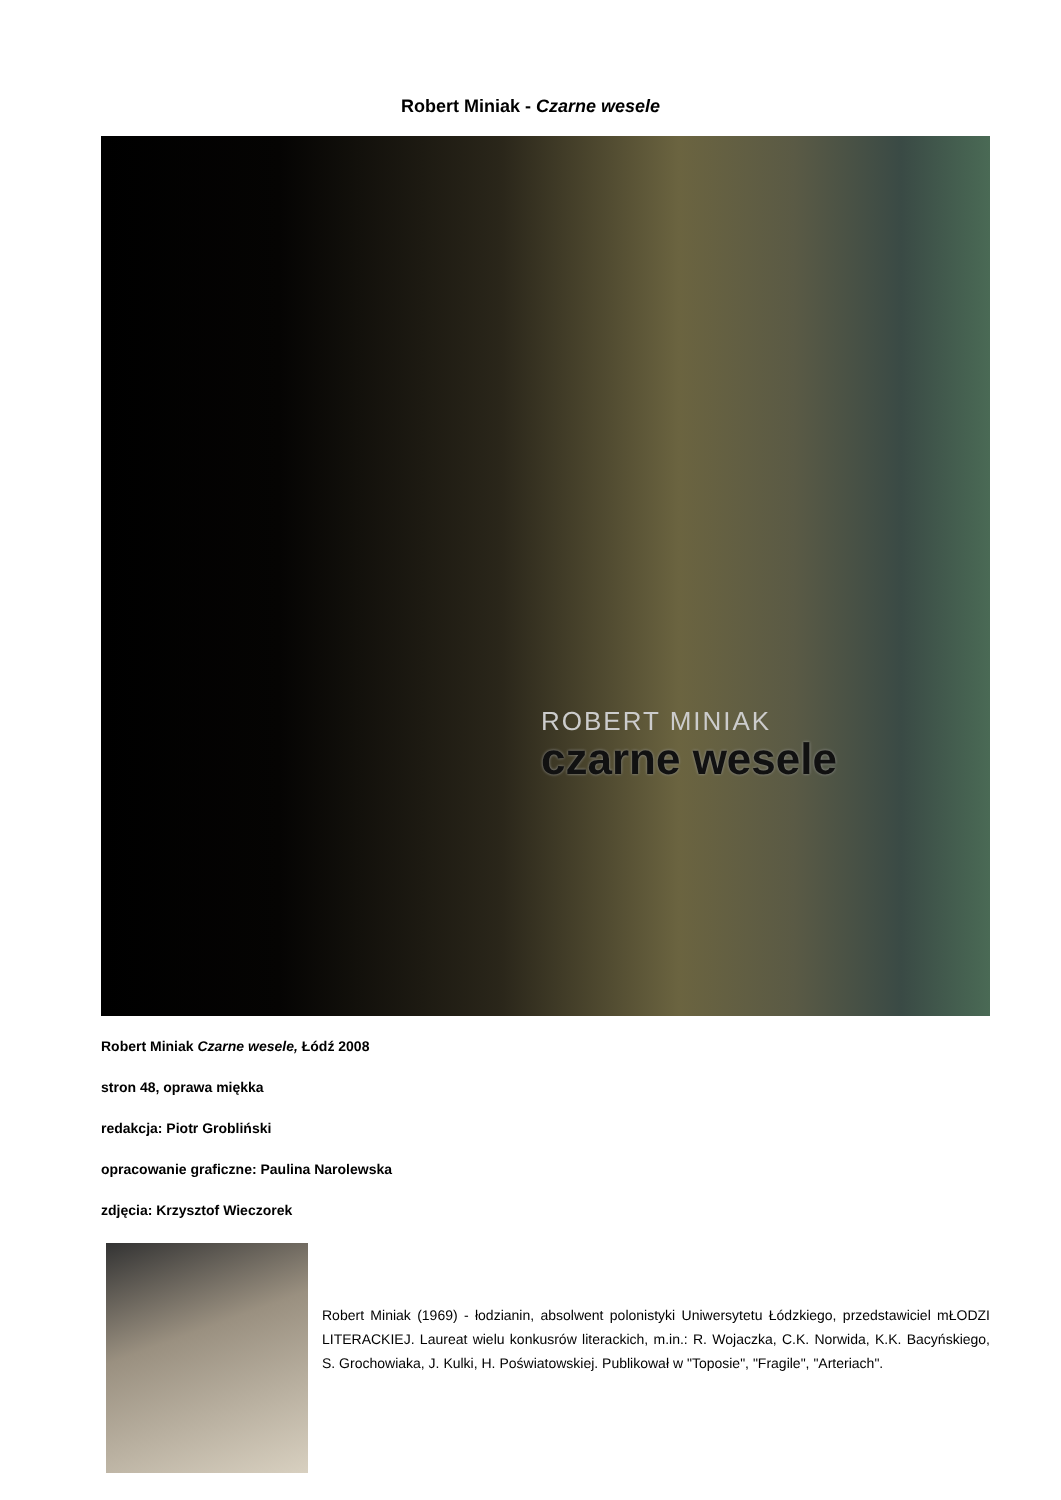Robert Miniak - Czarne wesele
ROBERT MINIAK
czarne wesele
Robert Miniak Czarne wesele, Łódź 2008
stron 48, oprawa miękka
redakcja: Piotr Grobliński
opracowanie graficzne: Paulina Narolewska
zdjęcia: Krzysztof Wieczorek
Robert Miniak (1969) - łodzianin, absolwent polonistyki Uniwersytetu Łódzkiego, przedstawiciel mŁODZI LITERACKIEJ. Laureat wielu konkusrów literackich, m.in.: R. Wojaczka, C.K. Norwida, K.K. Bacyńskiego, S. Grochowiaka, J. Kulki, H. Poświatowskiej. Publikował w "Toposie", "Fragile", "Arteriach".